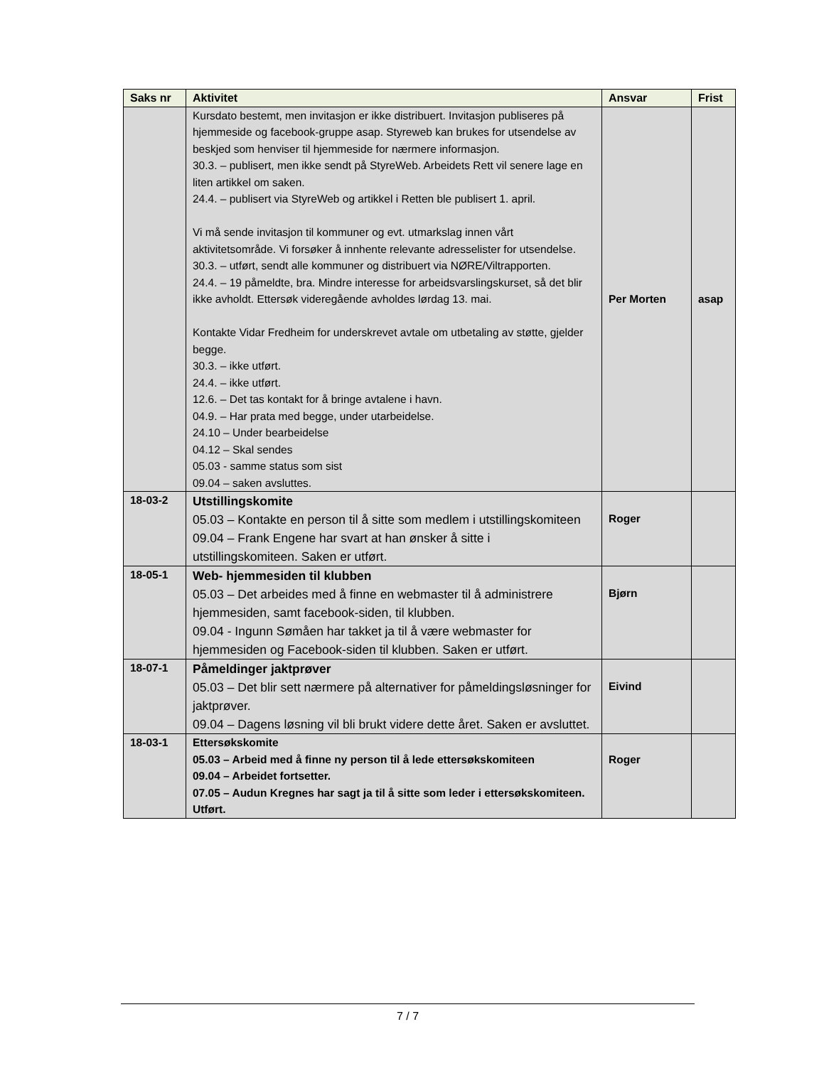| Saks nr | Aktivitet | Ansvar | Frist |
| --- | --- | --- | --- |
| | Kursdato bestemt, men invitasjon er ikke distribuert. Invitasjon publiseres på hjemmeside og facebook-gruppe asap. Styreweb kan brukes for utsendelse av beskjed som henviser til hjemmeside for nærmere informasjon. 30.3. – publisert, men ikke sendt på StyreWeb. Arbeidets Rett vil senere lage en liten artikkel om saken. 24.4. – publisert via StyreWeb og artikkel i Retten ble publisert 1. april. Vi må sende invitasjon til kommuner og evt. utmarkslag innen vårt aktivitetsområde. Vi forsøker å innhente relevante adresselister for utsendelse. 30.3. – utført, sendt alle kommuner og distribuert via NØRE/Viltrapporten. 24.4. – 19 påmeldte, bra. Mindre interesse for arbeidsvarslingskurset, så det blir ikke avholdt. Ettersøk videregående avholdes lørdag 13. mai. Kontakte Vidar Fredheim for underskrevet avtale om utbetaling av støtte, gjelder begge. 30.3. – ikke utført. 24.4. – ikke utført. 12.6. – Det tas kontakt for å bringe avtalene i havn. 04.9. – Har prata med begge, under utarbeidelse. 24.10 – Under bearbeidelse 04.12 – Skal sendes 05.03 - samme status som sist 09.04 – saken avsluttes. | Per Morten | asap |
| 18-03-2 | Utstillingskomite 05.03 – Kontakte en person til å sitte som medlem i utstillingskomiteen 09.04 – Frank Engene har svart at han ønsker å sitte i utstillingskomiteen. Saken er utført. | Roger | |
| 18-05-1 | Web- hjemmesiden til klubben 05.03 – Det arbeides med å finne en webmaster til å administrere hjemmesiden, samt facebook-siden, til klubben. 09.04 - Ingunn Sømåen har takket ja til å være webmaster for hjemmesiden og Facebook-siden til klubben. Saken er utført. | Bjørn | |
| 18-07-1 | Påmeldinger jaktprøver 05.03 – Det blir sett nærmere på alternativer for påmeldingsløsninger for jaktprøver. 09.04 – Dagens løsning vil bli brukt videre dette året. Saken er avsluttet. | Eivind | |
| 18-03-1 | Ettersøkskomite 05.03 – Arbeid med å finne ny person til å lede ettersøkskomiteen 09.04 – Arbeidet fortsetter. 07.05 – Audun Kregnes har sagt ja til å sitte som leder i ettersøkskomiteen. Utført. | Roger | |
7 / 7